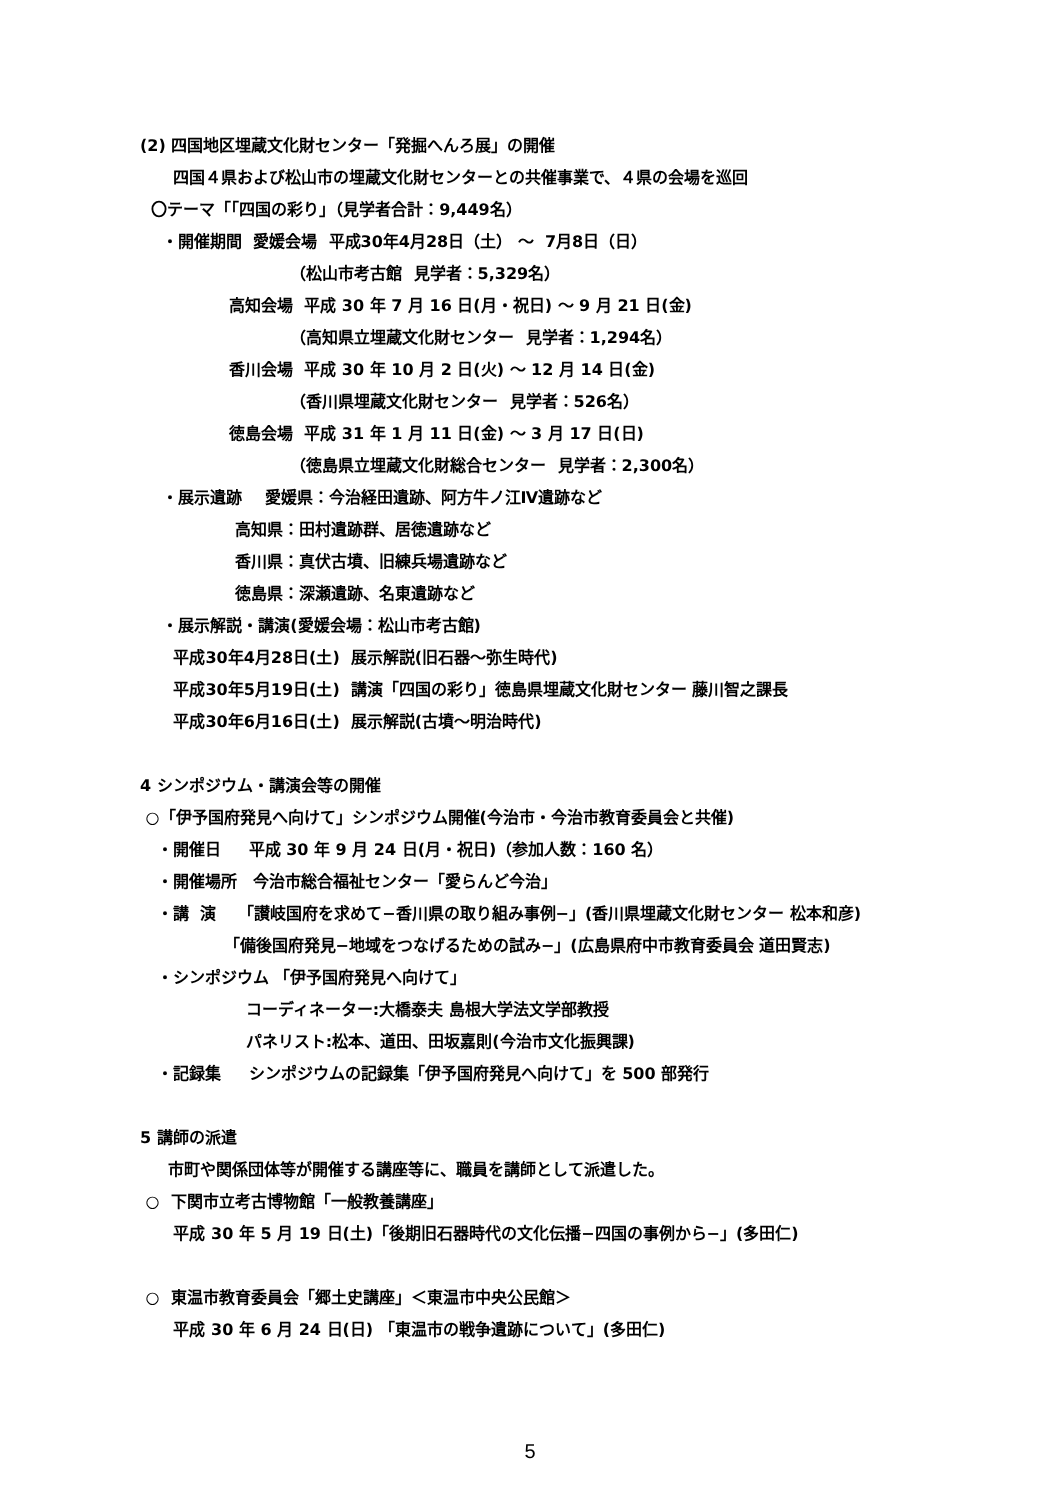(2) 四国地区埋蔵文化財センター「発掘へんろ展」の開催
四国４県および松山市の埋蔵文化財センターとの共催事業で、４県の会場を巡回
〇テーマ「「四国の彩り」（見学者合計：9,449名）
・開催期間 愛媛会場 平成30年4月28日（土） ～ 7月8日（日）
（松山市考古館 見学者：5,329名）
高知会場 平成 30 年 7 月 16 日(月・祝日) ～ 9 月 21 日(金)
（高知県立埋蔵文化財センター 見学者：1,294名）
香川会場 平成 30 年 10 月 2 日(火) ～ 12 月 14 日(金)
（香川県埋蔵文化財センター 見学者：526名）
徳島会場 平成 31 年 1 月 11 日(金) ～ 3 月 17 日(日)
（徳島県立埋蔵文化財総合センター 見学者：2,300名）
・展示遺跡 愛媛県：今治経田遺跡、阿方牛ノ江Ⅳ遺跡など
高知県：田村遺跡群、居徳遺跡など
香川県：真伏古墳、旧練兵場遺跡など
徳島県：深瀬遺跡、名東遺跡など
・展示解説・講演(愛媛会場：松山市考古館)
平成30年4月28日(土) 展示解説(旧石器～弥生時代)
平成30年5月19日(土) 講演「四国の彩り」徳島県埋蔵文化財センター 藤川智之課長
平成30年6月16日(土) 展示解説(古墳～明治時代)
4 シンポジウム・講演会等の開催
○「伊予国府発見へ向けて」シンポジウム開催(今治市・今治市教育委員会と共催)
・開催日 平成 30 年 9 月 24 日(月・祝日)（参加人数：160 名）
・開催場所 今治市総合福祉センター「愛らんど今治」
・講 演 「讃岐国府を求めて−香川県の取り組み事例−」(香川県埋蔵文化財センター 松本和彦)
「備後国府発見−地域をつなげるための試み−」(広島県府中市教育委員会 道田賢志)
・シンポジウム 「伊予国府発見へ向けて」
コーディネーター:大橋泰夫 島根大学法文学部教授
パネリスト:松本、道田、田坂嘉則(今治市文化振興課)
・記録集 シンポジウムの記録集「伊予国府発見へ向けて」を 500 部発行
5 講師の派遣
市町や関係団体等が開催する講座等に、職員を講師として派遣した。
○ 下関市立考古博物館「一般教養講座」
平成 30 年 5 月 19 日(土)「後期旧石器時代の文化伝播−四国の事例から−」(多田仁)
○ 東温市教育委員会「郷土史講座」＜東温市中央公民館＞
平成 30 年 6 月 24 日(日) 「東温市の戦争遺跡について」(多田仁)
5